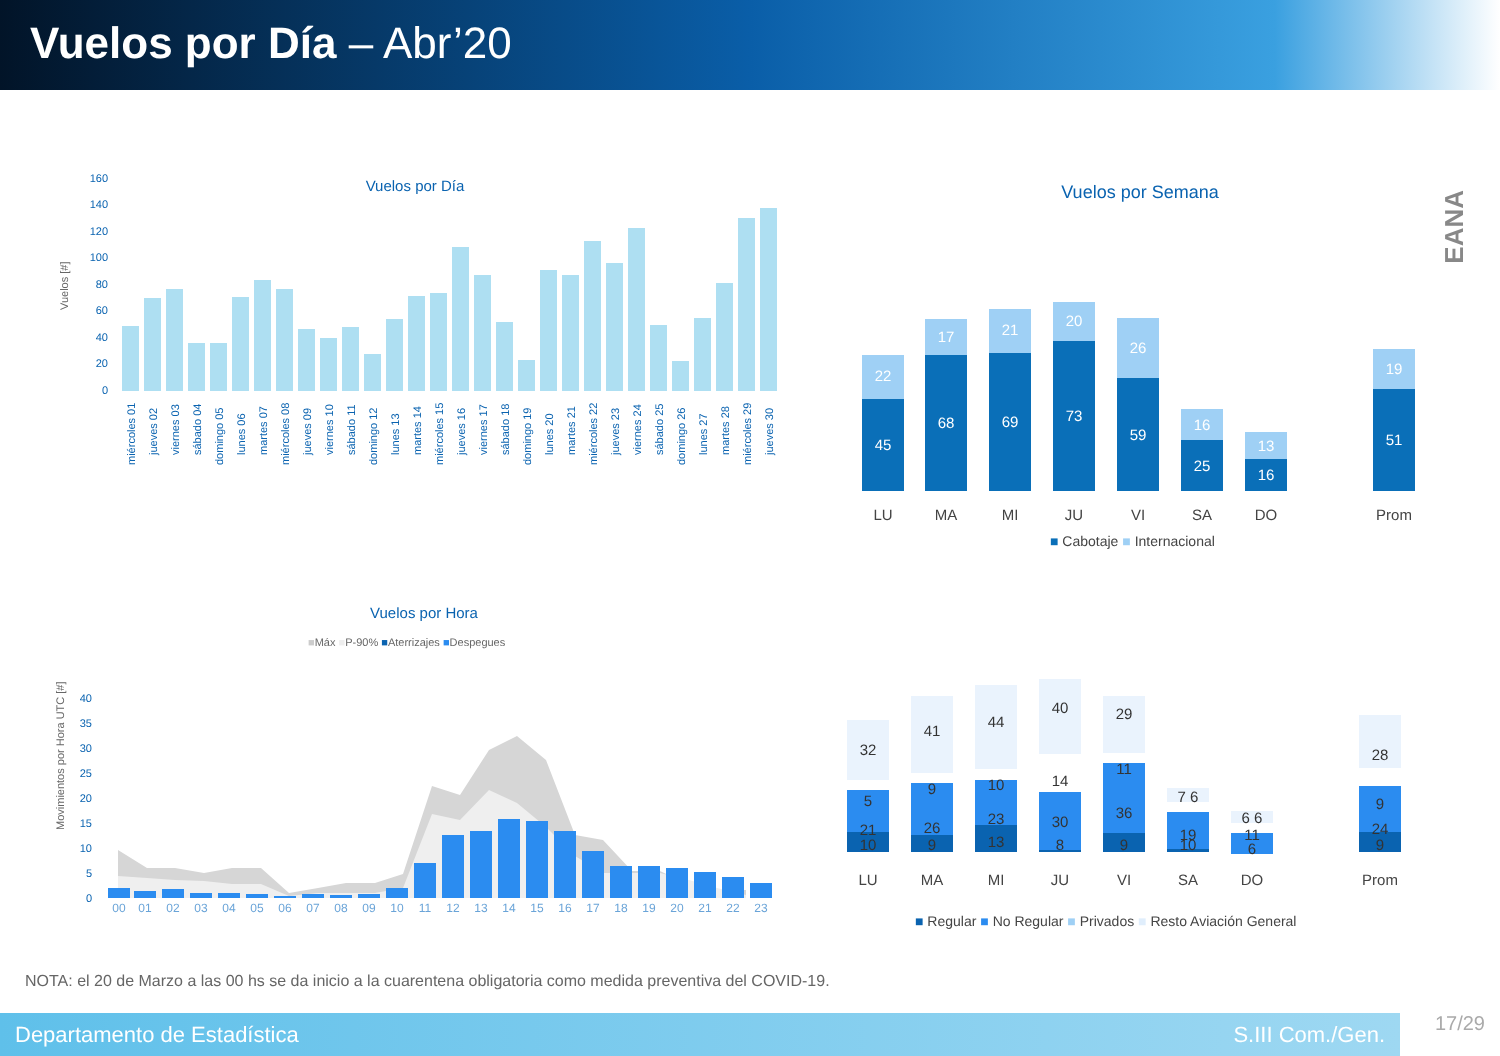Vuelos por Día – Abr’20
EANA
Vuelos por Día
Vuelos [#]
160
140
120
100
80
60
40
20
0
miércoles 01
jueves 02
viernes 03
sábado 04
domingo 05
lunes 06
martes 07
miércoles 08
jueves 09
viernes 10
sábado 11
domingo 12
lunes 13
martes 14
miércoles 15
jueves 16
viernes 17
sábado 18
domingo 19
lunes 20
martes 21
miércoles 22
jueves 23
viernes 24
sábado 25
domingo 26
lunes 27
martes 28
miércoles 29
jueves 30
Vuelos por Semana
45
22
68
17
69
21
73
20
59
26
25
16
16
13
51
19
LU
MA
MI
JU
VI
SA
DO
Prom
■ Cabotaje ■ Internacional
Vuelos por Hora
■Máx ■P-90% ■Aterrizajes ■Despegues
Movimientos por Hora UTC [#]
40
35
30
25
20
15
10
5
0
00
01
02
03
04
05
06
07
08
09
10
11
12
13
14
15
16
17
18
19
20
21
22
23
32
5
21
10
41
9
26
9
44
10
23
13
40
14
30
8
29
11
36
9
7 6
19
10
6 6
11
6
28
9
24
9
LU
MA
MI
JU
VI
SA
DO
Prom
■ Regular ■ No Regular ■ Privados ■ Resto Aviación General
NOTA: el 20 de Marzo a las 00 hs se da inicio a la cuarentena obligatoria como medida preventiva del COVID-19.
Departamento de Estadística S.III Com./Gen. 17/29